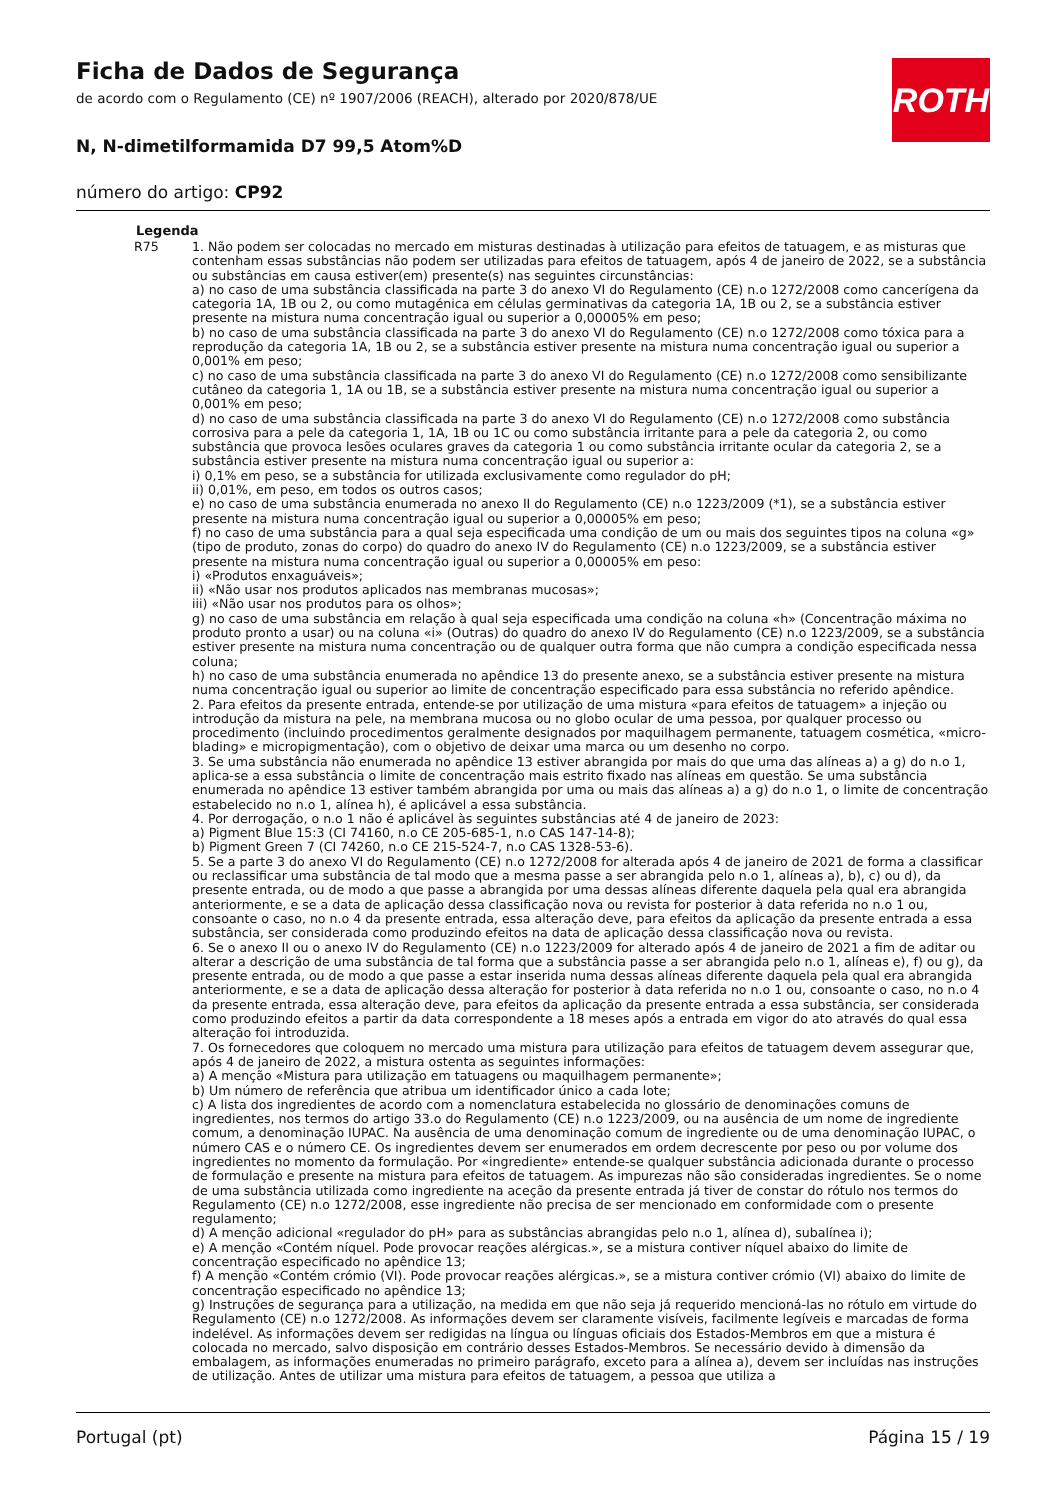ROTH
Ficha de Dados de Segurança
de acordo com o Regulamento (CE) nº 1907/2006 (REACH), alterado por 2020/878/UE
N, N-dimetilformamida D7 99,5 Atom%D
número do artigo: CP92
Legenda
R75 1. Não podem ser colocadas no mercado em misturas destinadas à utilização para efeitos de tatuagem, e as misturas que contenham essas substâncias não podem ser utilizadas para efeitos de tatuagem, após 4 de janeiro de 2022, se a substância ou substâncias em causa estiver(em) presente(s) nas seguintes circunstâncias:
a) no caso de uma substância classificada na parte 3 do anexo VI do Regulamento (CE) n.o 1272/2008 como cancerígena da categoria 1A, 1B ou 2, ou como mutagénica em células germinativas da categoria 1A, 1B ou 2, se a substância estiver presente na mistura numa concentração igual ou superior a 0,00005% em peso;
b) no caso de uma substância classificada na parte 3 do anexo VI do Regulamento (CE) n.o 1272/2008 como tóxica para a reprodução da categoria 1A, 1B ou 2, se a substância estiver presente na mistura numa concentração igual ou superior a 0,001% em peso;
c) no caso de uma substância classificada na parte 3 do anexo VI do Regulamento (CE) n.o 1272/2008 como sensibilizante cutâneo da categoria 1, 1A ou 1B, se a substância estiver presente na mistura numa concentração igual ou superior a 0,001% em peso;
d) no caso de uma substância classificada na parte 3 do anexo VI do Regulamento (CE) n.o 1272/2008 como substância corrosiva para a pele da categoria 1, 1A, 1B ou 1C ou como substância irritante para a pele da categoria 2, ou como substância que provoca lesões oculares graves da categoria 1 ou como substância irritante ocular da categoria 2, se a substância estiver presente na mistura numa concentração igual ou superior a:
i) 0,1% em peso, se a substância for utilizada exclusivamente como regulador do pH;
ii) 0,01%, em peso, em todos os outros casos;
e) no caso de uma substância enumerada no anexo II do Regulamento (CE) n.o 1223/2009 (*1), se a substância estiver presente na mistura numa concentração igual ou superior a 0,00005% em peso;
f) no caso de uma substância para a qual seja especificada uma condição de um ou mais dos seguintes tipos na coluna «g» (tipo de produto, zonas do corpo) do quadro do anexo IV do Regulamento (CE) n.o 1223/2009, se a substância estiver presente na mistura numa concentração igual ou superior a 0,00005% em peso:
i) «Produtos enxaguáveis»;
ii) «Não usar nos produtos aplicados nas membranas mucosas»;
iii) «Não usar nos produtos para os olhos»;
g) no caso de uma substância em relação à qual seja especificada uma condição na coluna «h» (Concentração máxima no produto pronto a usar) ou na coluna «i» (Outras) do quadro do anexo IV do Regulamento (CE) n.o 1223/2009, se a substância estiver presente na mistura numa concentração ou de qualquer outra forma que não cumpra a condição especificada nessa coluna;
h) no caso de uma substância enumerada no apêndice 13 do presente anexo, se a substância estiver presente na mistura numa concentração igual ou superior ao limite de concentração especificado para essa substância no referido apêndice.
2. Para efeitos da presente entrada, entende-se por utilização de uma mistura «para efeitos de tatuagem» a injeção ou introdução da mistura na pele, na membrana mucosa ou no globo ocular de uma pessoa, por qualquer processo ou procedimento (incluindo procedimentos geralmente designados por maquilhagem permanente, tatuagem cosmética, «micro-blading» e micropigmentação), com o objetivo de deixar uma marca ou um desenho no corpo.
3. Se uma substância não enumerada no apêndice 13 estiver abrangida por mais do que uma das alíneas a) a g) do n.o 1, aplica-se a essa substância o limite de concentração mais estrito fixado nas alíneas em questão. Se uma substância enumerada no apêndice 13 estiver também abrangida por uma ou mais das alíneas a) a g) do n.o 1, o limite de concentração estabelecido no n.o 1, alínea h), é aplicável a essa substância.
4. Por derrogação, o n.o 1 não é aplicável às seguintes substâncias até 4 de janeiro de 2023:
a) Pigment Blue 15:3 (CI 74160, n.o CE 205-685-1, n.o CAS 147-14-8);
b) Pigment Green 7 (CI 74260, n.o CE 215-524-7, n.o CAS 1328-53-6).
5. Se a parte 3 do anexo VI do Regulamento (CE) n.o 1272/2008 for alterada após 4 de janeiro de 2021 de forma a classificar ou reclassificar uma substância de tal modo que a mesma passe a ser abrangida pelo n.o 1, alíneas a), b), c) ou d), da presente entrada, ou de modo a que passe a abrangida por uma dessas alíneas diferente daquela pela qual era abrangida anteriormente, e se a data de aplicação dessa classificação nova ou revista for posterior à data referida no n.o 1 ou, consoante o caso, no n.o 4 da presente entrada, essa alteração deve, para efeitos da aplicação da presente entrada a essa substância, ser considerada como produzindo efeitos na data de aplicação dessa classificação nova ou revista.
6. Se o anexo II ou o anexo IV do Regulamento (CE) n.o 1223/2009 for alterado após 4 de janeiro de 2021 a fim de aditar ou alterar a descrição de uma substância de tal forma que a substância passe a ser abrangida pelo n.o 1, alíneas e), f) ou g), da presente entrada, ou de modo a que passe a estar inserida numa dessas alíneas diferente daquela pela qual era abrangida anteriormente, e se a data de aplicação dessa alteração for posterior à data referida no n.o 1 ou, consoante o caso, no n.o 4 da presente entrada, essa alteração deve, para efeitos da aplicação da presente entrada a essa substância, ser considerada como produzindo efeitos a partir da data correspondente a 18 meses após a entrada em vigor do ato através do qual essa alteração foi introduzida.
7. Os fornecedores que coloquem no mercado uma mistura para utilização para efeitos de tatuagem devem assegurar que, após 4 de janeiro de 2022, a mistura ostenta as seguintes informações:
a) A menção «Mistura para utilização em tatuagens ou maquilhagem permanente»;
b) Um número de referência que atribua um identificador único a cada lote;
c) A lista dos ingredientes de acordo com a nomenclatura estabelecida no glossário de denominações comuns de ingredientes, nos termos do artigo 33.o do Regulamento (CE) n.o 1223/2009, ou na ausência de um nome de ingrediente comum, a denominação IUPAC. Na ausência de uma denominação comum de ingrediente ou de uma denominação IUPAC, o número CAS e o número CE. Os ingredientes devem ser enumerados em ordem decrescente por peso ou por volume dos ingredientes no momento da formulação. Por «ingrediente» entende-se qualquer substância adicionada durante o processo de formulação e presente na mistura para efeitos de tatuagem. As impurezas não são consideradas ingredientes. Se o nome de uma substância utilizada como ingrediente na aceção da presente entrada já tiver de constar do rótulo nos termos do Regulamento (CE) n.o 1272/2008, esse ingrediente não precisa de ser mencionado em conformidade com o presente regulamento;
d) A menção adicional «regulador do pH» para as substâncias abrangidas pelo n.o 1, alínea d), subalínea i);
e) A menção «Contém níquel. Pode provocar reações alérgicas.», se a mistura contiver níquel abaixo do limite de concentração especificado no apêndice 13;
f) A menção «Contém crómio (VI). Pode provocar reações alérgicas.», se a mistura contiver crómio (VI) abaixo do limite de concentração especificado no apêndice 13;
g) Instruções de segurança para a utilização, na medida em que não seja já requerido mencioná-las no rótulo em virtude do Regulamento (CE) n.o 1272/2008. As informações devem ser claramente visíveis, facilmente legíveis e marcadas de forma indelével. As informações devem ser redigidas na língua ou línguas oficiais dos Estados-Membros em que a mistura é colocada no mercado, salvo disposição em contrário desses Estados-Membros. Se necessário devido à dimensão da embalagem, as informações enumeradas no primeiro parágrafo, exceto para a alínea a), devem ser incluídas nas instruções de utilização. Antes de utilizar uma mistura para efeitos de tatuagem, a pessoa que utiliza a
Portugal (pt) Página 15 / 19